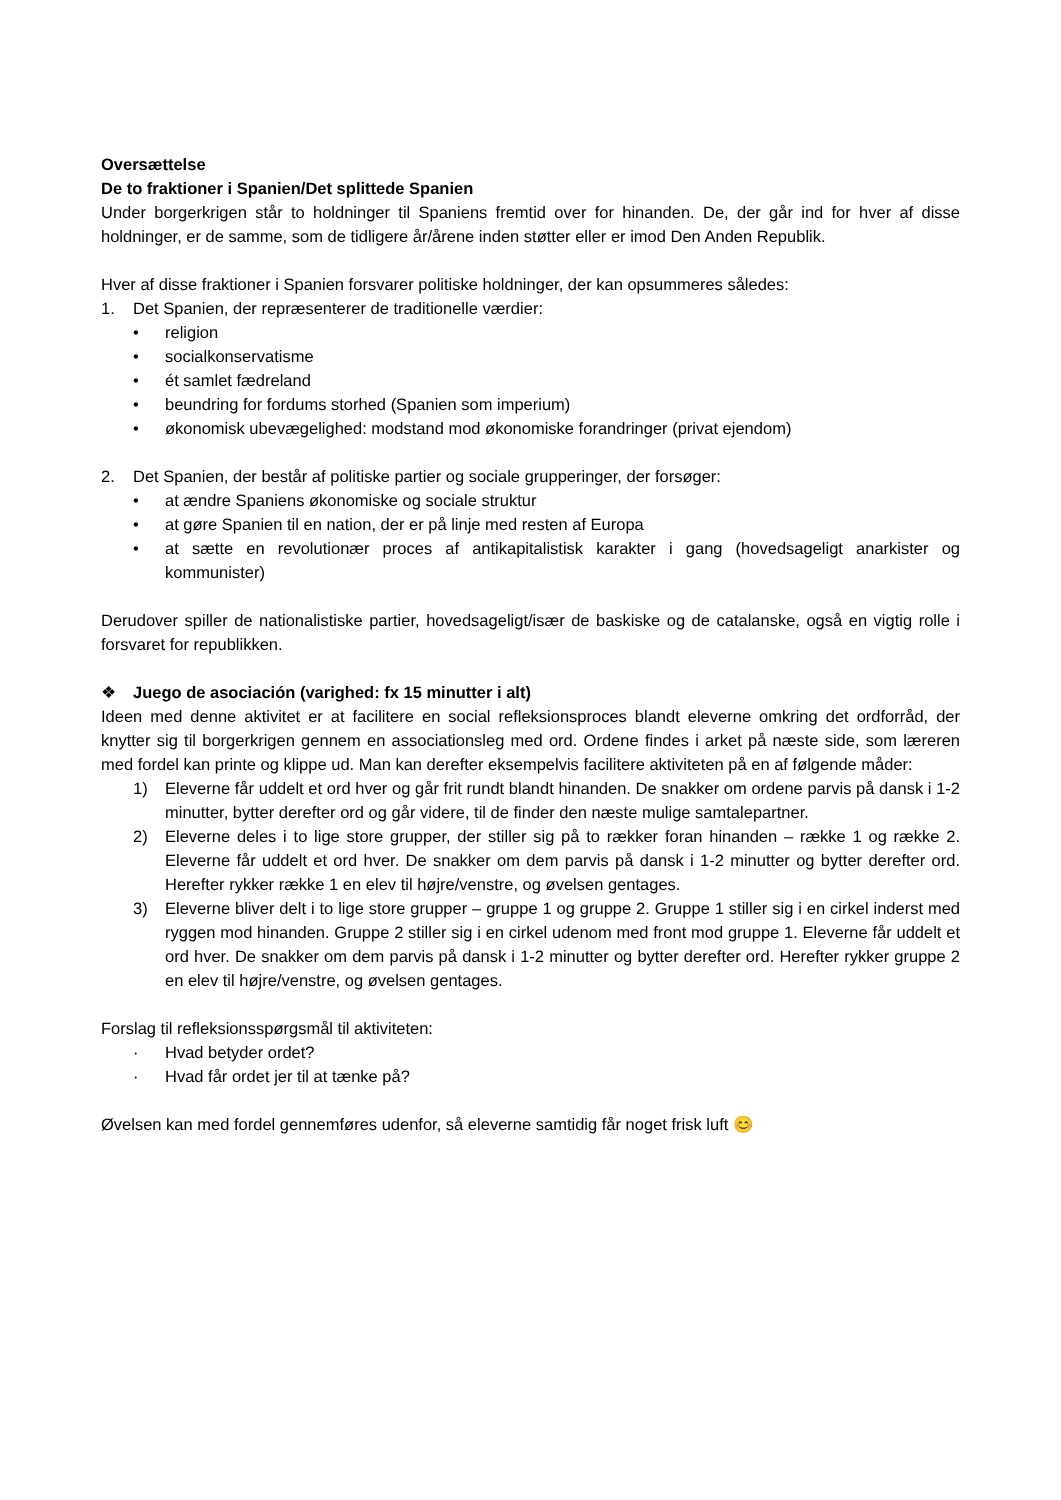Oversættelse
De to fraktioner i Spanien/Det splittede Spanien
Under borgerkrigen står to holdninger til Spaniens fremtid over for hinanden. De, der går ind for hver af disse holdninger, er de samme, som de tidligere år/årene inden støtter eller er imod Den Anden Republik.
Hver af disse fraktioner i Spanien forsvarer politiske holdninger, der kan opsummeres således:
1. Det Spanien, der repræsenterer de traditionelle værdier:
• religion
• socialkonservatisme
• ét samlet fædreland
• beundring for fordums storhed (Spanien som imperium)
• økonomisk ubevægelighed: modstand mod økonomiske forandringer (privat ejendom)
2. Det Spanien, der består af politiske partier og sociale grupperinger, der forsøger:
• at ændre Spaniens økonomiske og sociale struktur
• at gøre Spanien til en nation, der er på linje med resten af Europa
• at sætte en revolutionær proces af antikapitalistisk karakter i gang (hovedsageligt anarkister og kommunister)
Derudover spiller de nationalistiske partier, hovedsageligt/især de baskiske og de catalanske, også en vigtig rolle i forsvaret for republikken.
❖ Juego de asociación (varighed: fx 15 minutter i alt)
Ideen med denne aktivitet er at facilitere en social refleksionsproces blandt eleverne omkring det ordforråd, der knytter sig til borgerkrigen gennem en associationsleg med ord. Ordene findes i arket på næste side, som læreren med fordel kan printe og klippe ud. Man kan derefter eksempelvis facilitere aktiviteten på en af følgende måder:
1) Eleverne får uddelt et ord hver og går frit rundt blandt hinanden. De snakker om ordene parvis på dansk i 1-2 minutter, bytter derefter ord og går videre, til de finder den næste mulige samtalepartner.
2) Eleverne deles i to lige store grupper, der stiller sig på to rækker foran hinanden – række 1 og række 2. Eleverne får uddelt et ord hver. De snakker om dem parvis på dansk i 1-2 minutter og bytter derefter ord. Herefter rykker række 1 en elev til højre/venstre, og øvelsen gentages.
3) Eleverne bliver delt i to lige store grupper – gruppe 1 og gruppe 2. Gruppe 1 stiller sig i en cirkel inderst med ryggen mod hinanden. Gruppe 2 stiller sig i en cirkel udenom med front mod gruppe 1. Eleverne får uddelt et ord hver. De snakker om dem parvis på dansk i 1-2 minutter og bytter derefter ord. Herefter rykker gruppe 2 en elev til højre/venstre, og øvelsen gentages.
Forslag til refleksionsspørgsmål til aktiviteten:
· Hvad betyder ordet?
· Hvad får ordet jer til at tænke på?
Øvelsen kan med fordel gennemføres udenfor, så eleverne samtidig får noget frisk luft 😊